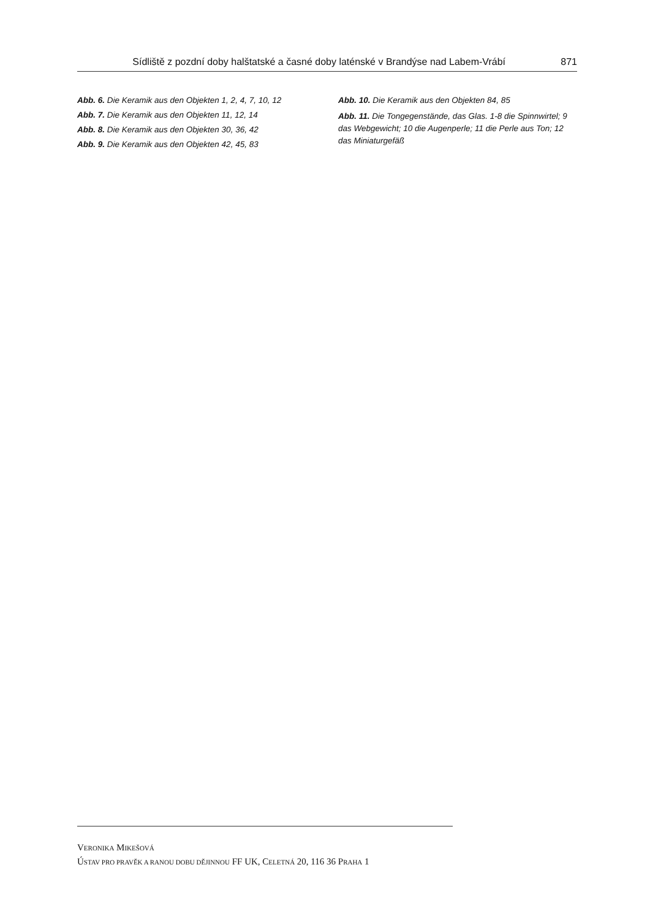Sídliště z pozdní doby halštatské a časné doby laténské v Brandýse nad Labem-Vrábí 871
Abb. 6. Die Keramik aus den Objekten 1, 2, 4, 7, 10, 12
Abb. 7. Die Keramik aus den Objekten 11, 12, 14
Abb. 8. Die Keramik aus den Objekten 30, 36, 42
Abb. 9. Die Keramik aus den Objekten 42, 45, 83
Abb. 10. Die Keramik aus den Objekten 84, 85
Abb. 11. Die Tongegenstände, das Glas. 1-8 die Spinnwirtel; 9 das Webgewicht; 10 die Augenperle; 11 die Perle aus Ton; 12 das Miniaturgefäß
VERONIKA MIKEŠOVÁ
ÚSTAV PRO PRAVĚK A RANOU DOBU DĚJINNOU FF UK, CELETNÁ 20, 116 36 PRAHA 1